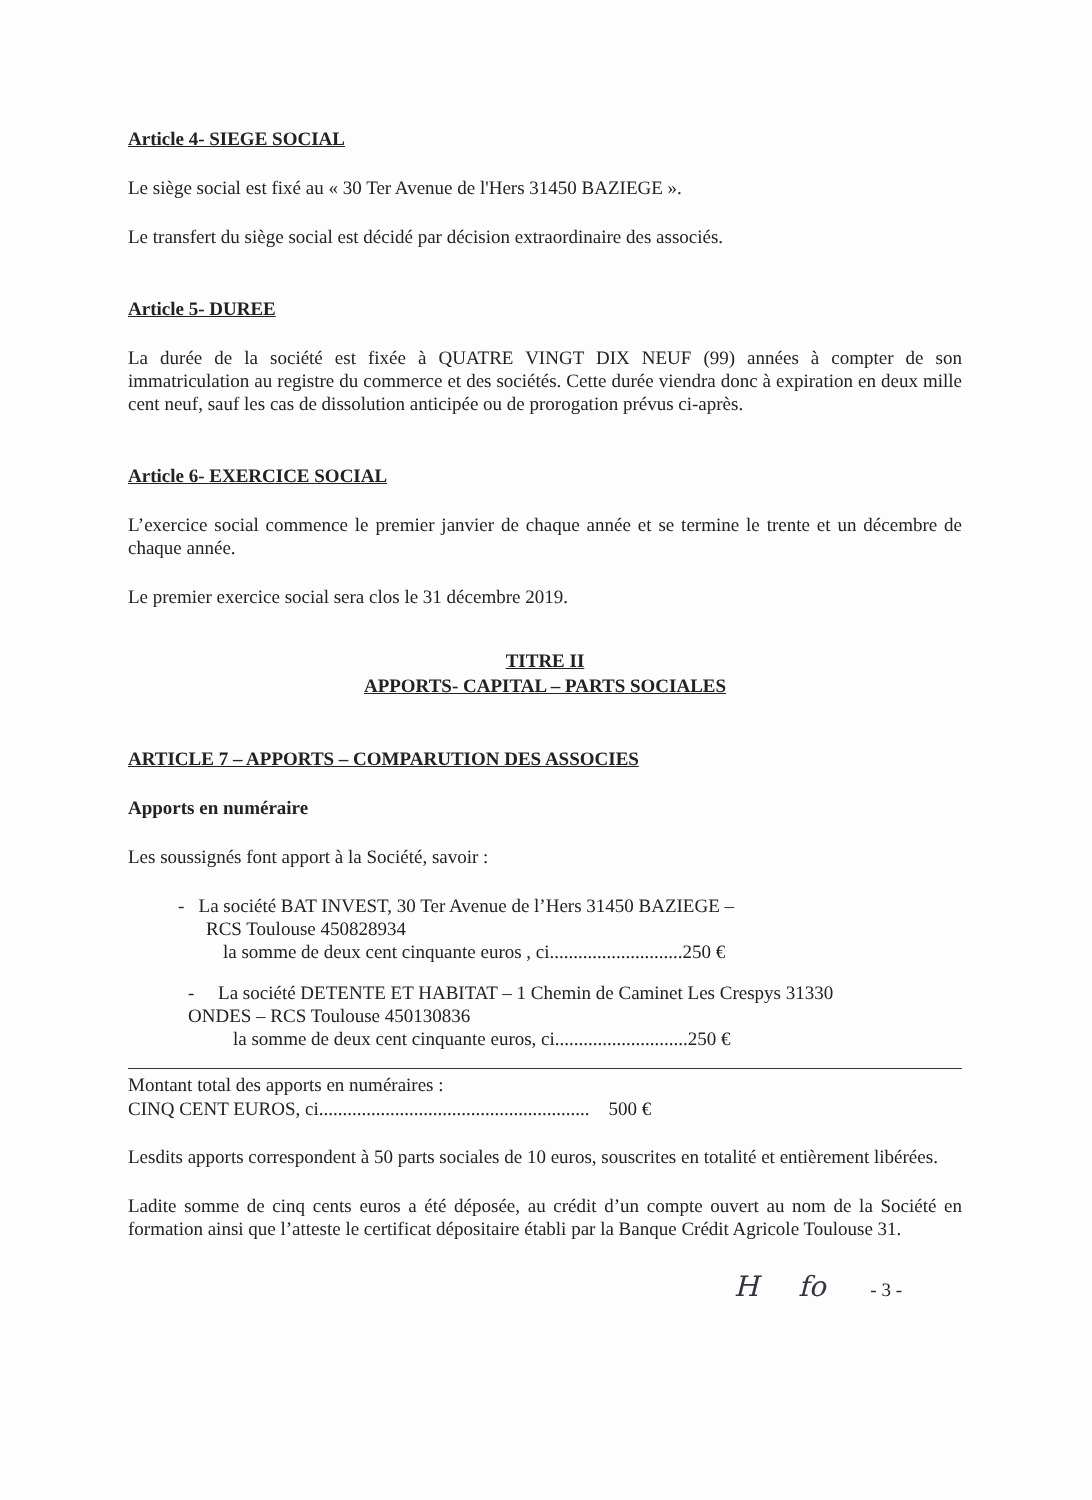Article 4- SIEGE SOCIAL
Le siège social est fixé au « 30 Ter Avenue de l'Hers 31450 BAZIEGE ».
Le transfert du siège social est décidé par décision extraordinaire des associés.
Article 5- DUREE
La durée de la société est fixée à QUATRE VINGT DIX NEUF (99) années à compter de son immatriculation au registre du commerce et des sociétés. Cette durée viendra donc à expiration en deux mille cent neuf, sauf les cas de dissolution anticipée ou de prorogation prévus ci-après.
Article 6- EXERCICE SOCIAL
L’exercice social commence le premier janvier de chaque année et se termine le trente et un décembre de chaque année.
Le premier exercice social sera clos le 31 décembre 2019.
TITRE II
APPORTS- CAPITAL – PARTS SOCIALES
ARTICLE 7 – APPORTS – COMPARUTION DES ASSOCIES
Apports en numéraire
Les soussignés font apport à la Société, savoir :
- La société BAT INVEST, 30 Ter Avenue de l’Hers 31450 BAZIEGE –
RCS Toulouse 450828934
la somme de deux cent cinquante euros , ci............................250 €
- La société DETENTE ET HABITAT – 1 Chemin de Caminet Les Crespys 31330
ONDES – RCS Toulouse 450130836
la somme de deux cent cinquante euros, ci............................250 €
Montant total des apports en numéraires :
CINQ CENT EUROS, ci......................................................... 500 €
Lesdits apports correspondent à 50 parts sociales de 10 euros, souscrites en totalité et entièrement libérées.
Ladite somme de cinq cents euros a été déposée, au crédit d’un compte ouvert au nom de la Société en formation ainsi que l’atteste le certificat dépositaire établi par la Banque Crédit Agricole Toulouse 31.
Hfo - 3 -